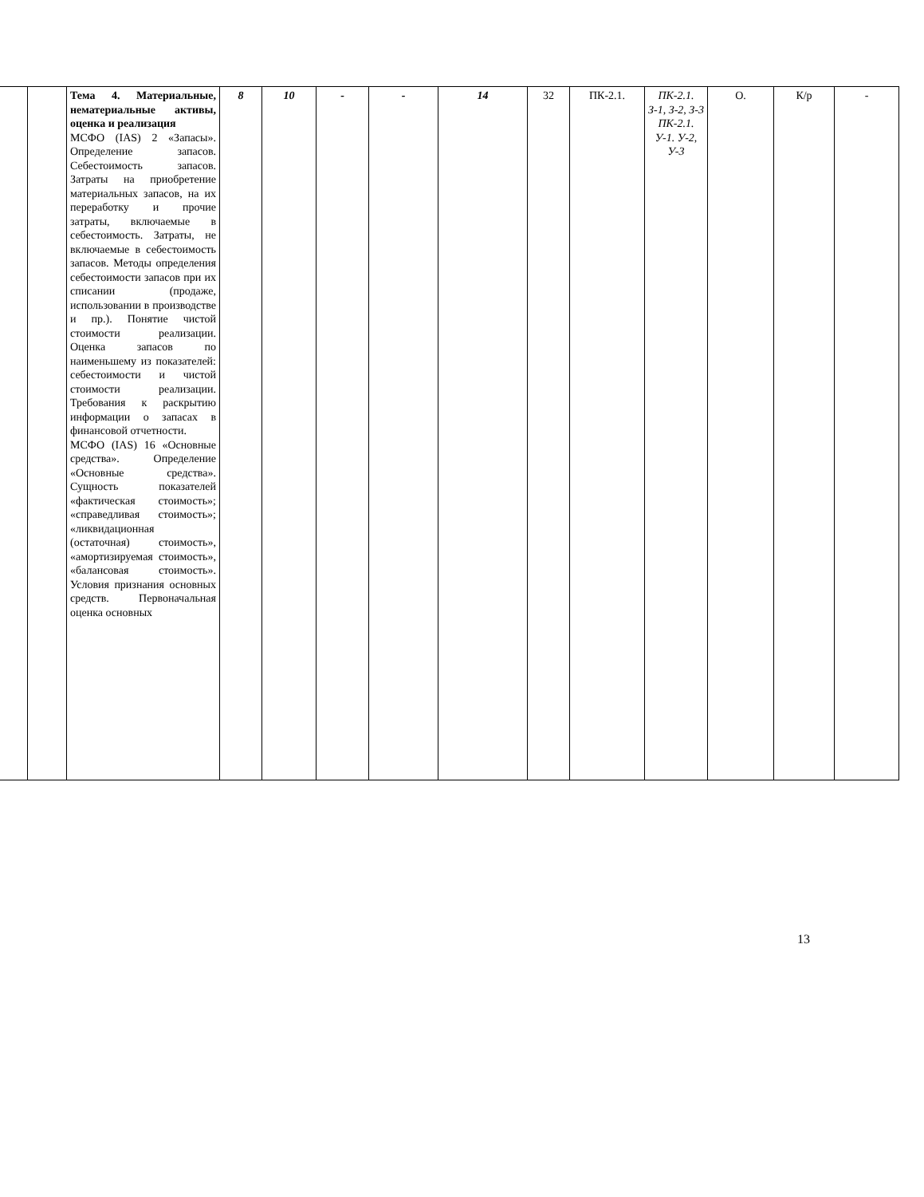| | | Тема 4. Материальные, нематериальные активы, оценка и реализация МСФО (IAS) 2 «Запасы». Определение запасов. Себестоимость запасов. Затраты на приобретение материальных запасов, на их переработку и прочие затраты, включаемые в себестоимость. Затраты, не включаемые в себестоимость запасов. Методы определения себестоимости запасов при их списании (продаже, использовании в производстве и пр.). Понятие чистой стоимости реализации. Оценка запасов по наименьшему из показателей: себестоимости и чистой стоимости реализации. Требования к раскрытию информации о запасах в финансовой отчетности. МСФО (IAS) 16 «Основные средства». Определение «Основные средства». Сущность показателей «фактическая стоимость»; «справедливая стоимость»; «ликвидационная (остаточная) стоимость», «амортизируемая стоимость», «балансовая стоимость». Условия признания основных средств. Первоначальная оценка основных | 8 | 10 | - | - | 14 | 32 | ПК-2.1. | ПК-2.1. З-1, З-2, З-3 ПК-2.1. У-1. У-2, У-3 | О. | К/р | - |
13